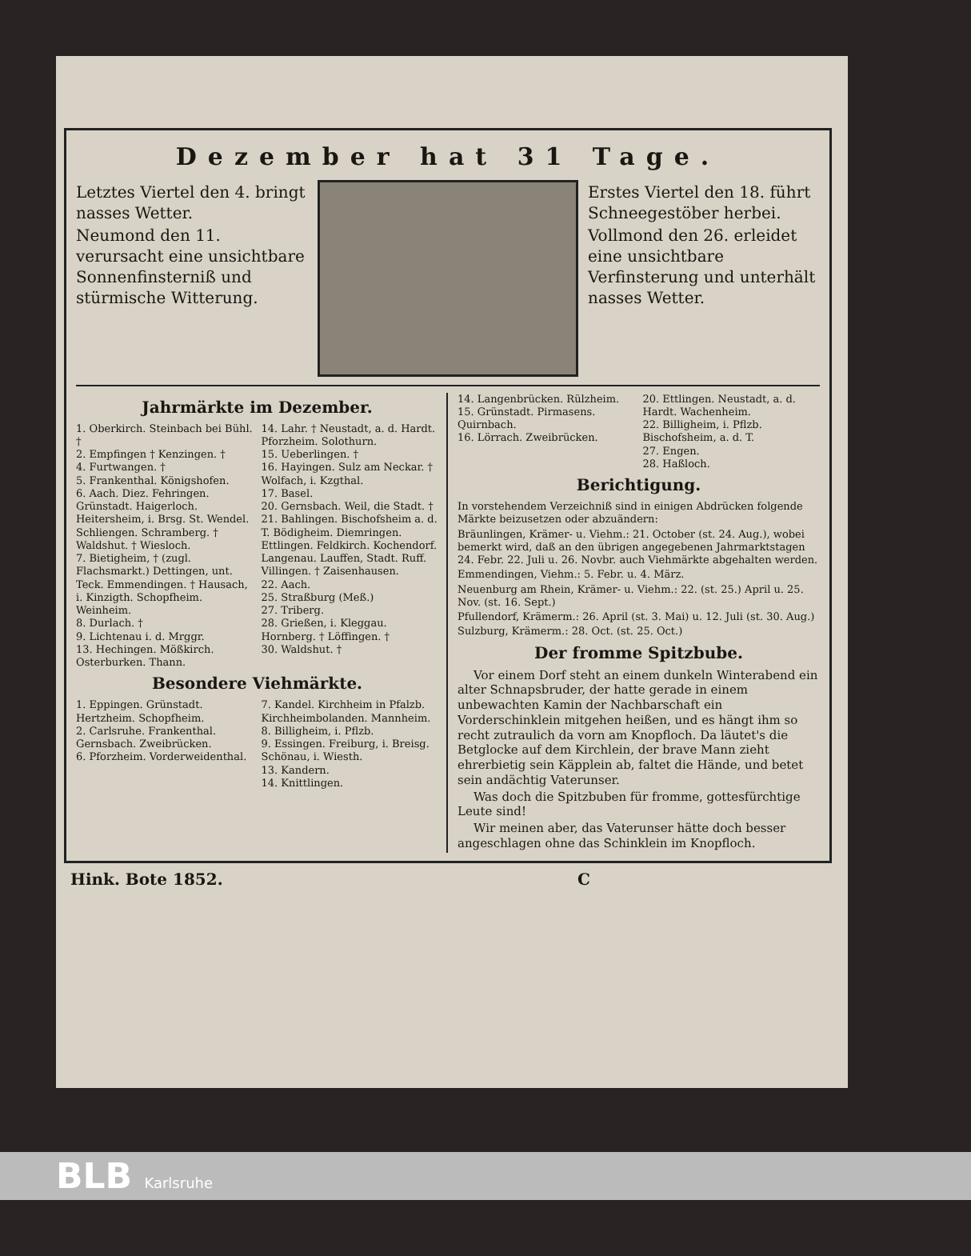Dezember hat 31 Tage.
Letztes Viertel den 4. bringt nasses Wetter.
Neumond den 11. verursacht eine unsichtbare Sonnenfinsterniß und stürmische Witterung.
Erstes Viertel den 18. führt Schneegestöber herbei.
Vollmond den 26. erleidet eine unsichtbare Verfinsterung und unterhält nasses Wetter.
Jahrmärkte im Dezember.
1. Oberkirch. Steinbach bei Bühl. †
2. Empfingen † Kenzingen. †
4. Furtwangen. †
5. Frankenthal. Königshofen.
6. Aach. Diez. Fehringen. Grünstadt. Haigerloch. Heitersheim, i. Brsg. St. Wendel. Schliengen. Schramberg. † Waldshut. † Wiesloch.
7. Bietigheim, † (zugl. Flachsmarkt.) Dettingen, unt. Teck. Emmendingen. † Hausach, i. Kinzigth. Schopfheim. Weinheim.
8. Durlach. †
9. Lichtenau i. d. Mrggr.
13. Hechingen. Mößkirch. Osterburken. Thann.
14. Lahr. † Neustadt, a. d. Hardt. Pforzheim. Solothurn.
15. Ueberlingen. †
16. Hayingen. Sulz am Neckar. † Wolfach, i. Kzgthal.
17. Basel.
20. Gernsbach. Weil, die Stadt. †
21. Bahlingen. Bischofsheim a. d. T. Bödigheim. Diemringen. Ettlingen. Feldkirch. Kochendorf. Langenau. Lauffen, Stadt. Ruff. Villingen. † Zaisenhausen.
22. Aach.
25. Straßburg (Meß.)
27. Triberg.
28. Grießen, i. Kleggau. Hornberg. † Löffingen. †
30. Waldshut. †
Besondere Viehmärkte.
1. Eppingen. Grünstadt. Hertzheim. Schopfheim.
2. Carlsruhe. Frankenthal. Gernsbach. Zweibrücken.
6. Pforzheim. Vorderweidenthal.
7. Kandel. Kirchheim in Pfalzb. Kirchheimbolanden. Mannheim.
8. Billigheim, i. Pflzb.
9. Essingen. Freiburg, i. Breisg. Schönau, i. Wiesth.
13. Kandern.
14. Knittlingen.
14. Langenbrücken. Rülzheim.
15. Grünstadt. Pirmasens. Quirnbach.
16. Lörrach. Zweibrücken.
20. Ettlingen. Neustadt, a. d. Hardt. Wachenheim.
22. Billigheim, i. Pflzb. Bischofsheim, a. d. T.
27. Engen.
28. Haßloch.
Berichtigung.
In vorstehendem Verzeichniß sind in einigen Abdrücken folgende Märkte beizusetzen oder abzuändern:
Bräunlingen, Krämer- u. Viehm.: 21. October (st. 24. Aug.), wobei bemerkt wird, daß an den übrigen angegebenen Jahrmarktstagen 24. Febr. 22. Juli u. 26. Novbr. auch Viehmärkte abgehalten werden.
Emmendingen, Viehm.: 5. Febr. u. 4. März.
Neuenburg am Rhein, Krämer- u. Viehm.: 22. (st. 25.) April u. 25. Nov. (st. 16. Sept.)
Pfullendorf, Krämerm.: 26. April (st. 3. Mai) u. 12. Juli (st. 30. Aug.)
Sulzburg, Krämerm.: 28. Oct. (st. 25. Oct.)
Der fromme Spitzbube.
Vor einem Dorf steht an einem dunkeln Winterabend ein alter Schnapsbruder, der hatte gerade in einem unbewachten Kamin der Nachbarschaft ein Vorderschinklein mitgehen heißen, und es hängt ihm so recht zutraulich da vorn am Knopfloch. Da läutet's die Betglocke auf dem Kirchlein, der brave Mann zieht ehrerbietig sein Käpplein ab, faltet die Hände, und betet sein andächtig Vaterunser.
Was doch die Spitzbuben für fromme, gottesfürchtige Leute sind!
Wir meinen aber, das Vaterunser hätte doch besser angeschlagen ohne das Schinklein im Knopfloch.
Hink. Bote 1852. C
BLB Karlsruhe